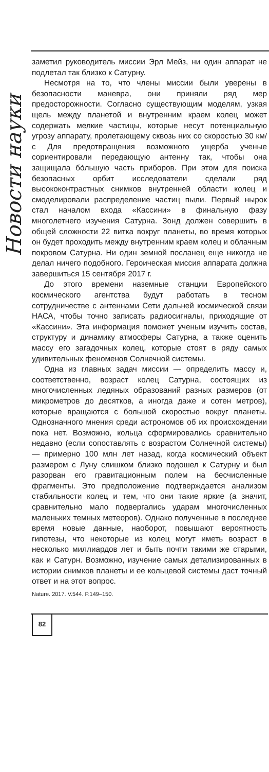Новости науки
заметил руководитель миссии Эрл Мейз, ни один аппарат не подлетал так близко к Сатурну.
Несмотря на то, что члены миссии были уверены в безопасности маневра, они приняли ряд мер предосторожности. Согласно существующим моделям, узкая щель между планетой и внутренним краем колец может содержать мелкие частицы, которые несут потенциальную угрозу аппарату, пролетающему сквозь них со скоростью 30 км/с Для предотвращения возможного ущерба ученые сориентировали передающую антенну так, чтобы она защищала бо́льшую часть приборов. При этом для поиска безопасных орбит исследователи сделали ряд высококонтрастных снимков внутренней области колец и смоделировали распределение частиц пыли. Первый нырок стал началом входа «Кассини» в финальную фазу многолетнего изучения Сатурна. Зонд должен совершить в общей сложности 22 витка вокруг планеты, во время которых он будет проходить между внутренним краем колец и облачным покровом Сатурна. Ни один земной посланец еще никогда не делал ничего подобного. Героическая миссия аппарата должна завершиться 15 сентября 2017 г.
До этого времени наземные станции Европейского космического агентства будут работать в тесном сотрудничестве с антеннами Сети дальней космической связи НАСА, чтобы точно записать радиосигналы, приходящие от «Кассини». Эта информация поможет ученым изучить состав, структуру и динамику атмосферы Сатурна, а также оценить массу его загадочных колец, которые стоят в ряду самых удивительных феноменов Солнечной системы.
Одна из главных задач миссии — определить массу и, соответственно, возраст колец Сатурна, состоящих из многочисленных ледяных образований разных размеров (от микрометров до десятков, а иногда даже и сотен метров), которые вращаются с большой скоростью вокруг планеты. Однозначного мнения среди астрономов об их происхождении пока нет. Возможно, кольца сформировались сравнительно недавно (если сопоставлять с возрастом Солнечной системы) — примерно 100 млн лет назад, когда космический объект размером с Луну слишком близко подошел к Сатурну и был разорван его гравитационным полем на бесчисленные фрагменты. Это предположение подтверждается анализом стабильности колец и тем, что они такие яркие (а значит, сравнительно мало подвергались ударам многочисленных маленьких темных метеоров). Однако полученные в последнее время новые данные, наоборот, повышают вероятность гипотезы, что некоторые из колец могут иметь возраст в несколько миллиардов лет и быть почти такими же старыми, как и Сатурн. Возможно, изучение самых детализированных в истории снимков планеты и ее кольцевой системы даст точный ответ и на этот вопрос.
Nature. 2017. V.544. P.149–150.
82